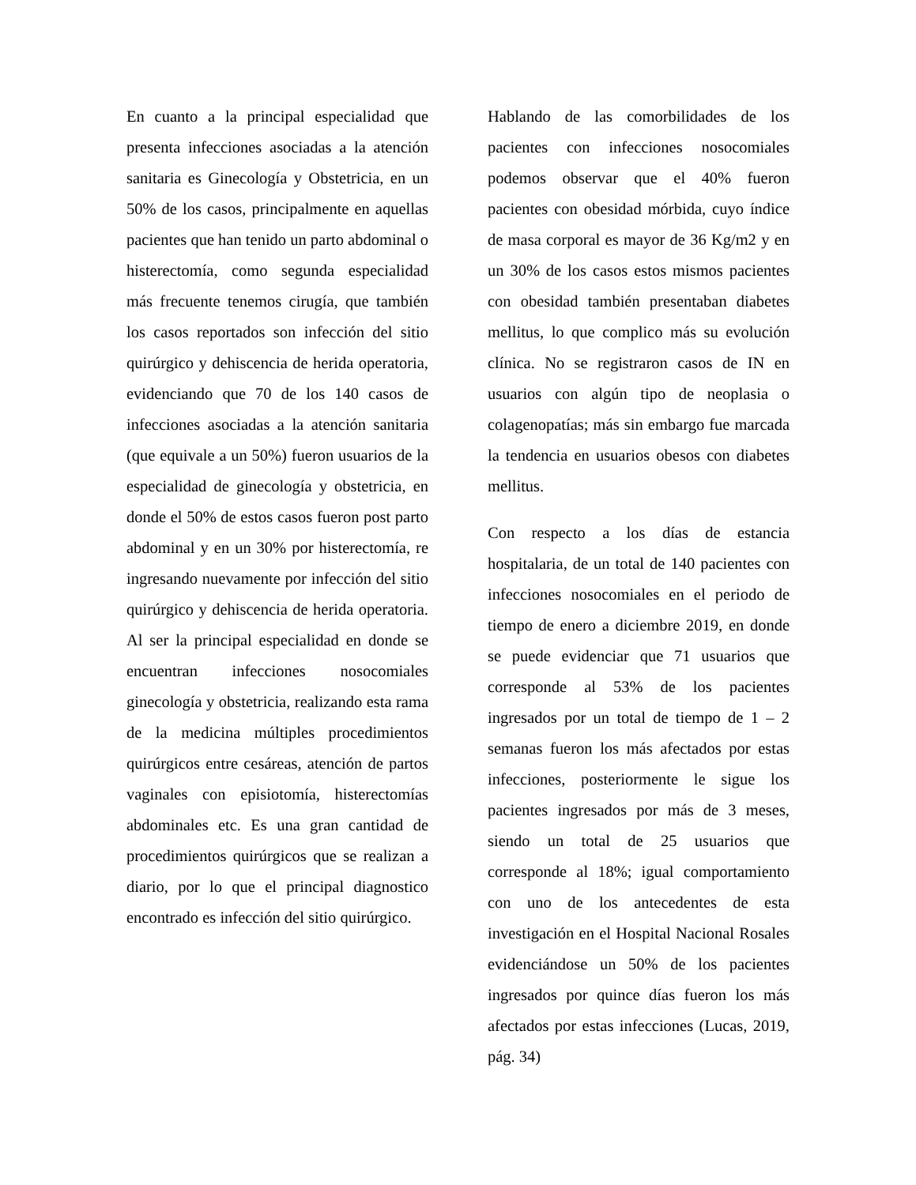En cuanto a la principal especialidad que presenta infecciones asociadas a la atención sanitaria es Ginecología y Obstetricia, en un 50% de los casos, principalmente en aquellas pacientes que han tenido un parto abdominal o histerectomía, como segunda especialidad más frecuente tenemos cirugía, que también los casos reportados son infección del sitio quirúrgico y dehiscencia de herida operatoria, evidenciando que 70 de los 140 casos de infecciones asociadas a la atención sanitaria (que equivale a un 50%) fueron usuarios de la especialidad de ginecología y obstetricia, en donde el 50% de estos casos fueron post parto abdominal y en un 30% por histerectomía, re ingresando nuevamente por infección del sitio quirúrgico y dehiscencia de herida operatoria. Al ser la principal especialidad en donde se encuentran infecciones nosocomiales ginecología y obstetricia, realizando esta rama de la medicina múltiples procedimientos quirúrgicos entre cesáreas, atención de partos vaginales con episiotomía, histerectomías abdominales etc. Es una gran cantidad de procedimientos quirúrgicos que se realizan a diario, por lo que el principal diagnostico encontrado es infección del sitio quirúrgico.
Hablando de las comorbilidades de los pacientes con infecciones nosocomiales podemos observar que el 40% fueron pacientes con obesidad mórbida, cuyo índice de masa corporal es mayor de 36 Kg/m2 y en un 30% de los casos estos mismos pacientes con obesidad también presentaban diabetes mellitus, lo que complico más su evolución clínica. No se registraron casos de IN en usuarios con algún tipo de neoplasia o colagenopatías; más sin embargo fue marcada la tendencia en usuarios obesos con diabetes mellitus.
Con respecto a los días de estancia hospitalaria, de un total de 140 pacientes con infecciones nosocomiales en el periodo de tiempo de enero a diciembre 2019, en donde se puede evidenciar que 71 usuarios que corresponde al 53% de los pacientes ingresados por un total de tiempo de 1 – 2 semanas fueron los más afectados por estas infecciones, posteriormente le sigue los pacientes ingresados por más de 3 meses, siendo un total de 25 usuarios que corresponde al 18%; igual comportamiento con uno de los antecedentes de esta investigación en el Hospital Nacional Rosales evidenciándose un 50% de los pacientes ingresados por quince días fueron los más afectados por estas infecciones (Lucas, 2019, pág. 34)